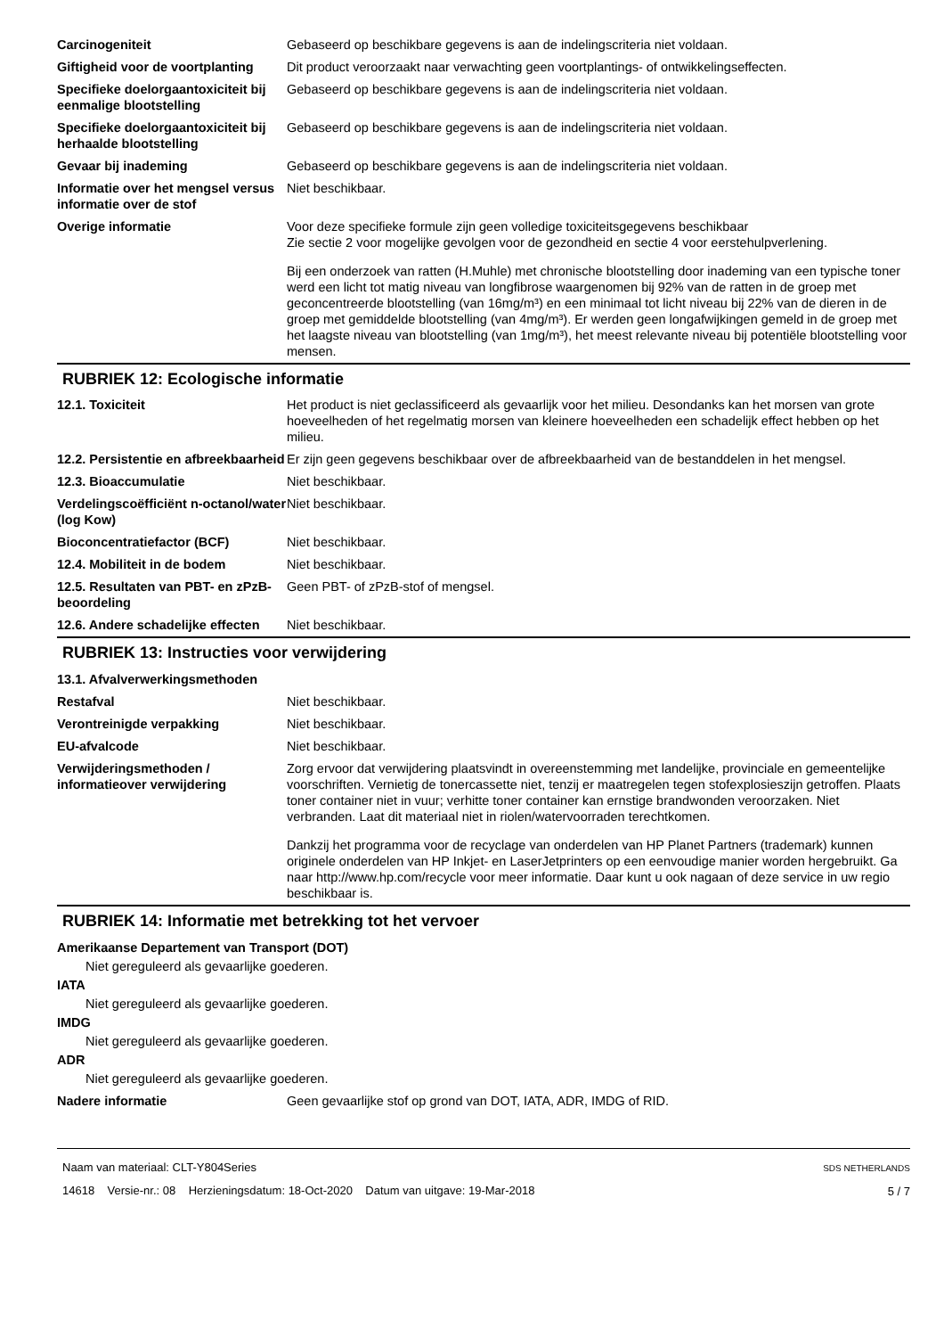| Carcinogeniteit | Gebaseerd op beschikbare gegevens is aan de indelingscriteria niet voldaan. |
| Giftigheid voor de voortplanting | Dit product veroorzaakt naar verwachting geen voortplantings- of ontwikkelingseffecten. |
| Specifieke doelorgaantoxiciteit bij eenmalige blootstelling | Gebaseerd op beschikbare gegevens is aan de indelingscriteria niet voldaan. |
| Specifieke doelorgaantoxiciteit bij herhaalde blootstelling | Gebaseerd op beschikbare gegevens is aan de indelingscriteria niet voldaan. |
| Gevaar bij inademing | Gebaseerd op beschikbare gegevens is aan de indelingscriteria niet voldaan. |
| Informatie over het mengsel versus informatie over de stof | Niet beschikbaar. |
| Overige informatie | Voor deze specifieke formule zijn geen volledige toxiciteitsgegevens beschikbaar Zie sectie 2 voor mogelijke gevolgen voor de gezondheid en sectie 4 voor eerstehulpverlening. Bij een onderzoek van ratten (H.Muhle) met chronische blootstelling door inademing van een typische toner werd een licht tot matig niveau van longfibrose waargenomen bij 92% van de ratten in de groep met geconcentreerde blootstelling (van 16mg/m³) en een minimaal tot licht niveau bij 22% van de dieren in de groep met gemiddelde blootstelling (van 4mg/m³). Er werden geen longafwijkingen gemeld in de groep met het laagste niveau van blootstelling (van 1mg/m³), het meest relevante niveau bij potentiële blootstelling voor mensen. |
RUBRIEK 12: Ecologische informatie
| 12.1. Toxiciteit | Het product is niet geclassificeerd als gevaarlijk voor het milieu. Desondanks kan het morsen van grote hoeveelheden of het regelmatig morsen van kleinere hoeveelheden een schadelijk effect hebben op het milieu. |
| 12.2. Persistentie en afbreekbaarheid | Er zijn geen gegevens beschikbaar over de afbreekbaarheid van de bestanddelen in het mengsel. |
| 12.3. Bioaccumulatie | Niet beschikbaar. |
| Verdelingscoëfficiënt n-octanol/water (log Kow) | Niet beschikbaar. |
| Bioconcentratiefactor (BCF) | Niet beschikbaar. |
| 12.4. Mobiliteit in de bodem | Niet beschikbaar. |
| 12.5. Resultaten van PBT- en zPzB-beoordeling | Geen PBT- of zPzB-stof of mengsel. |
| 12.6. Andere schadelijke effecten | Niet beschikbaar. |
RUBRIEK 13: Instructies voor verwijdering
13.1. Afvalverwerkingsmethoden
| Restafval | Niet beschikbaar. |
| Verontreinigde verpakking | Niet beschikbaar. |
| EU-afvalcode | Niet beschikbaar. |
| Verwijderingsmethoden / informatieover verwijdering | Zorg ervoor dat verwijdering plaatsvindt in overeenstemming met landelijke, provinciale en gemeentelijke voorschriften. Vernietig de tonercassette niet, tenzij er maatregelen tegen stofexplosieszijn getroffen. Plaats toner container niet in vuur; verhitte toner container kan ernstige brandwonden veroorzaken. Niet verbranden. Laat dit materiaal niet in riolen/watervoorraden terechtkomen. Dankzij het programma voor de recyclage van onderdelen van HP Planet Partners (trademark) kunnen originele onderdelen van HP Inkjet- en LaserJetprinters op een eenvoudige manier worden hergebruikt. Ga naar http://www.hp.com/recycle voor meer informatie. Daar kunt u ook nagaan of deze service in uw regio beschikbaar is. |
RUBRIEK 14: Informatie met betrekking tot het vervoer
Amerikaanse Departement van Transport (DOT)
Niet gereguleerd als gevaarlijke goederen.
IATA
Niet gereguleerd als gevaarlijke goederen.
IMDG
Niet gereguleerd als gevaarlijke goederen.
ADR
Niet gereguleerd als gevaarlijke goederen.
| Nadere informatie | Geen gevaarlijke stof op grond van DOT, IATA, ADR, IMDG of RID. |
Naam van materiaal: CLT-Y804Series
14618 Versie-nr.: 08 Herzieningsdatum: 18-Oct-2020 Datum van uitgave: 19-Mar-2018
SDS NETHERLANDS
5 / 7